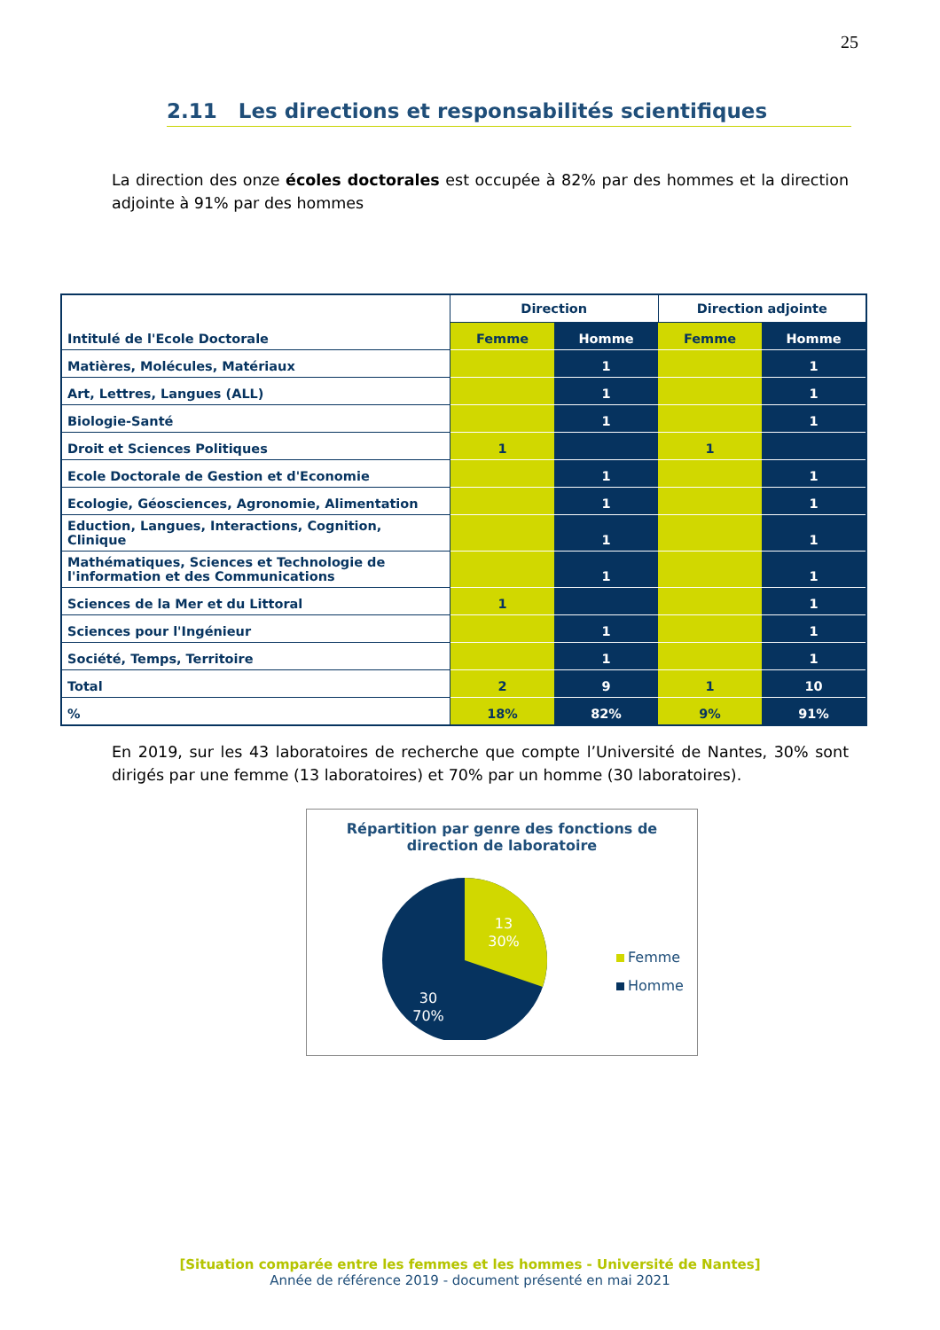25
2.11 Les directions et responsabilités scientifiques
La direction des onze écoles doctorales est occupée à 82% par des hommes et la direction adjointe à 91% par des hommes
| Intitulé de l'Ecole Doctorale | Direction | | Direction adjointe | |
| --- | --- | --- | --- | --- |
| | Femme | Homme | Femme | Homme |
| Matières, Molécules, Matériaux | | 1 | | 1 |
| Art, Lettres, Langues (ALL) | | 1 | | 1 |
| Biologie-Santé | | 1 | | 1 |
| Droit et Sciences Politiques | 1 | | 1 | |
| Ecole Doctorale de Gestion et d'Economie | | 1 | | 1 |
| Ecologie, Géosciences, Agronomie, Alimentation | | 1 | | 1 |
| Eduction, Langues, Interactions, Cognition, Clinique | | 1 | | 1 |
| Mathématiques, Sciences et Technologie de l'information et des Communications | | 1 | | 1 |
| Sciences de la Mer et du Littoral | 1 | | | 1 |
| Sciences pour l'Ingénieur | | 1 | | 1 |
| Société, Temps, Territoire | | 1 | | 1 |
| Total | 2 | 9 | 1 | 10 |
| % | 18% | 82% | 9% | 91% |
En 2019, sur les 43 laboratoires de recherche que compte l’Université de Nantes, 30% sont dirigés par une femme (13 laboratoires) et 70% par un homme (30 laboratoires).
Répartition par genre des fonctions de
direction de laboratoire
13
30%
30
70%
Femme
Homme
[Situation comparée entre les femmes et les hommes - Université de Nantes]
Année de référence 2019 - document présenté en mai 2021